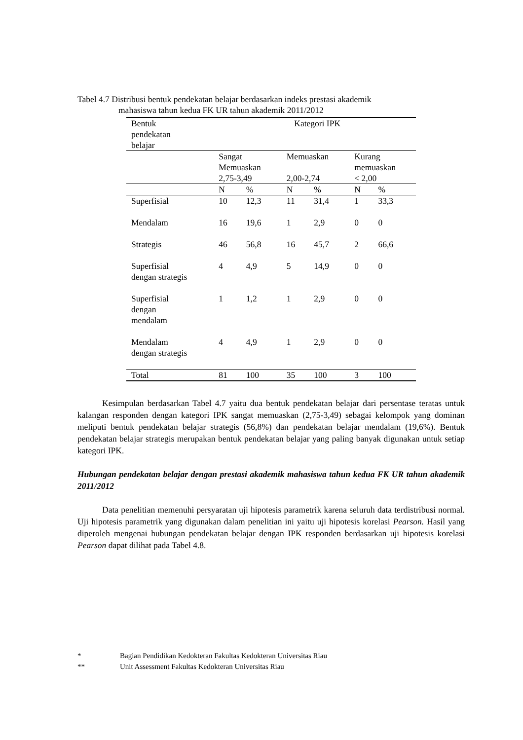Tabel 4.7 Distribusi bentuk pendekatan belajar berdasarkan indeks prestasi akademik
mahasiswa tahun kedua FK UR tahun akademik 2011/2012
| Bentuk pendekatan belajar | Kategori IPK | | | | | |
| --- | --- | --- | --- | --- | --- | --- |
| | Sangat Memuaskan 2,75-3,49 | | Memuaskan 2,00-2,74 | | Kurang memuaskan < 2,00 | |
| | N | % | N | % | N | % |
| Superfisial | 10 | 12,3 | 11 | 31,4 | 1 | 33,3 |
| Mendalam | 16 | 19,6 | 1 | 2,9 | 0 | 0 |
| Strategis | 46 | 56,8 | 16 | 45,7 | 2 | 66,6 |
| Superfisial dengan strategis | 4 | 4,9 | 5 | 14,9 | 0 | 0 |
| Superfisial dengan mendalam | 1 | 1,2 | 1 | 2,9 | 0 | 0 |
| Mendalam dengan strategis | 4 | 4,9 | 1 | 2,9 | 0 | 0 |
| Total | 81 | 100 | 35 | 100 | 3 | 100 |
Kesimpulan berdasarkan Tabel 4.7 yaitu dua bentuk pendekatan belajar dari persentase teratas untuk kalangan responden dengan kategori IPK sangat memuaskan (2,75-3,49) sebagai kelompok yang dominan meliputi bentuk pendekatan belajar strategis (56,8%) dan pendekatan belajar mendalam (19,6%). Bentuk pendekatan belajar strategis merupakan bentuk pendekatan belajar yang paling banyak digunakan untuk setiap kategori IPK.
Hubungan pendekatan belajar dengan prestasi akademik mahasiswa tahun kedua FK UR tahun akademik 2011/2012
Data penelitian memenuhi persyaratan uji hipotesis parametrik karena seluruh data terdistribusi normal. Uji hipotesis parametrik yang digunakan dalam penelitian ini yaitu uji hipotesis korelasi Pearson. Hasil yang diperoleh mengenai hubungan pendekatan belajar dengan IPK responden berdasarkan uji hipotesis korelasi Pearson dapat dilihat pada Tabel 4.8.
* Bagian Pendidikan Kedokteran Fakultas Kedokteran Universitas Riau
** Unit Assessment Fakultas Kedokteran Universitas Riau